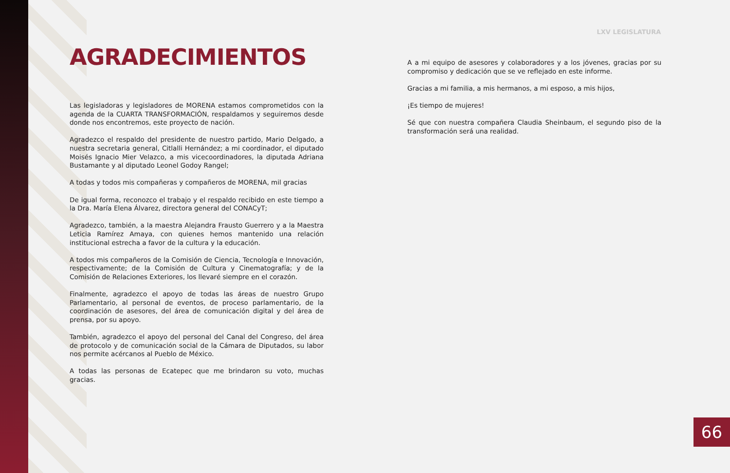LXV LEGISLATURA
AGRADECIMIENTOS
Las legisladoras y legisladores de MORENA estamos comprometidos con la agenda de la CUARTA TRANSFORMACIÓN, respaldamos y seguiremos desde donde nos encontremos, este proyecto de nación.
Agradezco el respaldo del presidente de nuestro partido, Mario Delgado, a nuestra secretaria general, Citlalli Hernández; a mi coordinador, el diputado Moisés Ignacio Mier Velazco, a mis vicecoordinadores, la diputada Adriana Bustamante y al diputado Leonel Godoy Rangel;
A todas y todos mis compañeras y compañeros de MORENA, mil gracias
De igual forma, reconozco el trabajo y el respaldo recibido en este tiempo a la Dra. María Elena Álvarez, directora general del CONACyT;
Agradezco, también, a la maestra Alejandra Frausto Guerrero y a la Maestra Leticia Ramírez Amaya, con quienes hemos mantenido una relación institucional estrecha a favor de la cultura y la educación.
A todos mis compañeros de la Comisión de Ciencia, Tecnología e Innovación, respectivamente; de la Comisión de Cultura y Cinematografía; y de la Comisión de Relaciones Exteriores, los llevaré siempre en el corazón.
Finalmente, agradezco el apoyo de todas las áreas de nuestro Grupo Parlamentario, al personal de eventos, de proceso parlamentario, de la coordinación de asesores, del área de comunicación digital y del área de prensa, por su apoyo.
También, agradezco el apoyo del personal del Canal del Congreso, del área de protocolo y de comunicación social de la Cámara de Diputados, su labor nos permite acércanos al Pueblo de México.
A todas las personas de Ecatepec que me brindaron su voto, muchas gracias.
A a mi equipo de asesores y colaboradores y a los jóvenes, gracias por su compromiso y dedicación que se ve reflejado en este informe.
Gracias a mi familia, a mis hermanos, a mi esposo, a mis hijos,
¡Es tiempo de mujeres!
Sé que con nuestra compañera Claudia Sheinbaum, el segundo piso de la transformación será una realidad.
66